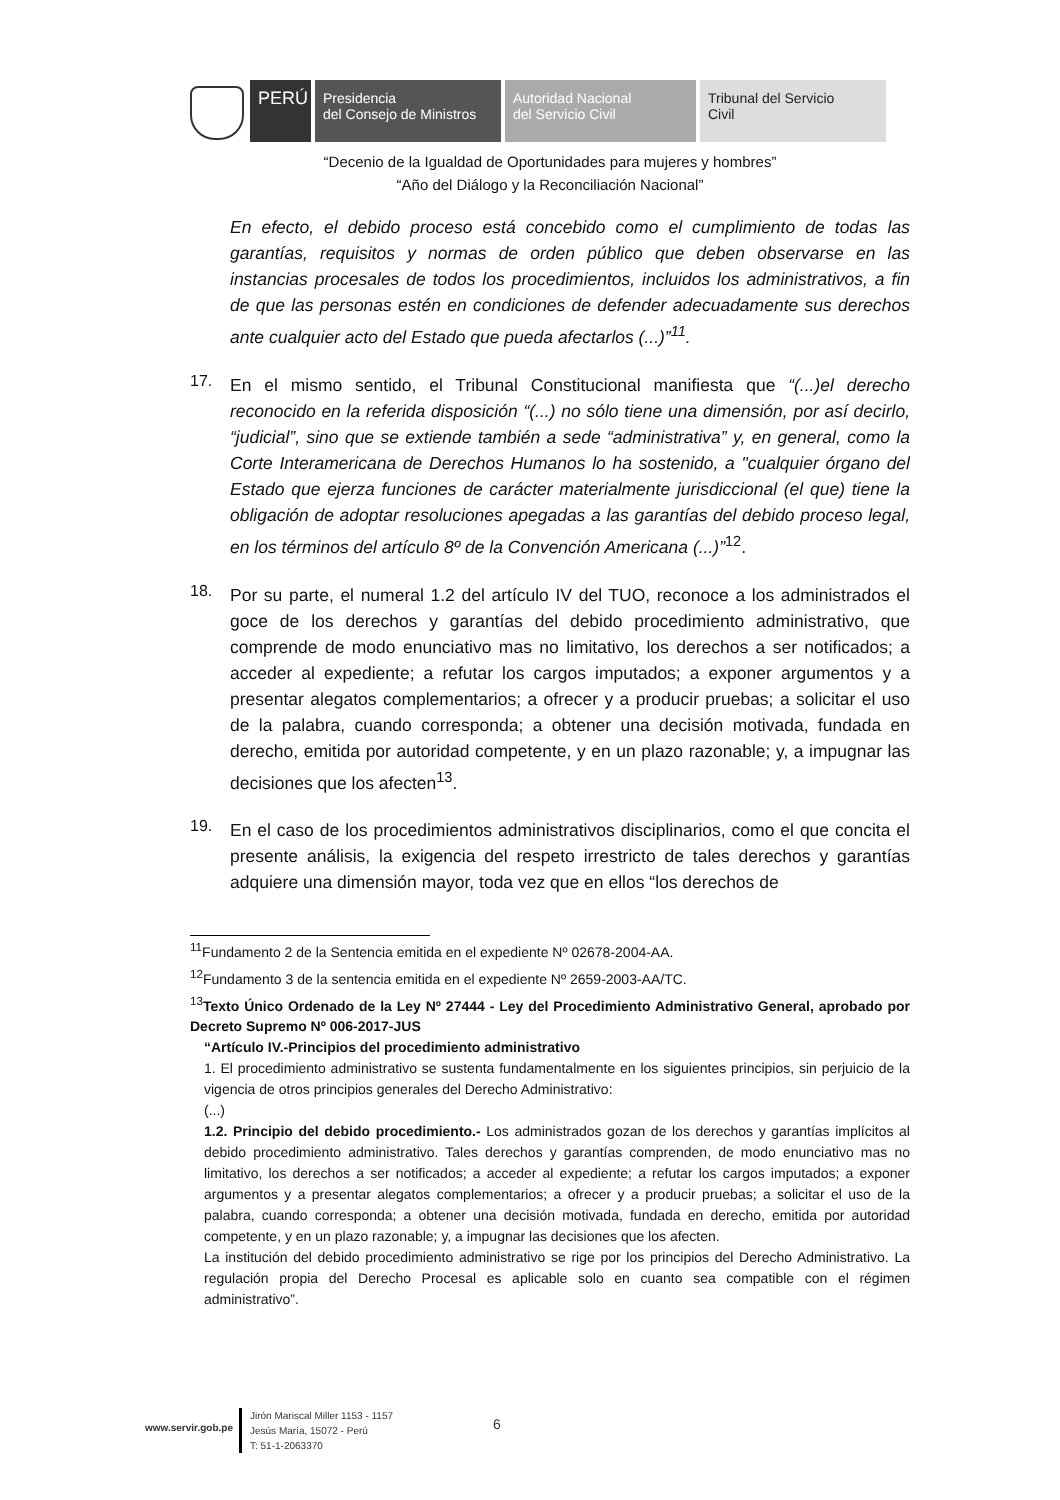PERÚ
Presidencia
del Consejo de Ministros
Autoridad Nacional
del Servicio Civil
Tribunal del Servicio
Civil
“Decenio de la Igualdad de Oportunidades para mujeres y hombres”
“Año del Diálogo y la Reconciliación Nacional”
En efecto, el debido proceso está concebido como el cumplimiento de todas las garantías, requisitos y normas de orden público que deben observarse en las instancias procesales de todos los procedimientos, incluidos los administrativos, a fin de que las personas estén en condiciones de defender adecuadamente sus derechos ante cualquier acto del Estado que pueda afectarlos (...)”<sup>11</sup>.
17.
En el mismo sentido, el Tribunal Constitucional manifiesta que “(...)el derecho reconocido en la referida disposición “(...) no sólo tiene una dimensión, por así decirlo, “judicial”, sino que se extiende también a sede “administrativa” y, en general, como la Corte Interamericana de Derechos Humanos lo ha sostenido, a "cualquier órgano del Estado que ejerza funciones de carácter materialmente jurisdiccional (el que) tiene la obligación de adoptar resoluciones apegadas a las garantías del debido proceso legal, en los términos del artículo 8º de la Convención Americana (...)”<sup>12</sup>.
18.
Por su parte, el numeral 1.2 del artículo IV del TUO, reconoce a los administrados el goce de los derechos y garantías del debido procedimiento administrativo, que comprende de modo enunciativo mas no limitativo, los derechos a ser notificados; a acceder al expediente; a refutar los cargos imputados; a exponer argumentos y a presentar alegatos complementarios; a ofrecer y a producir pruebas; a solicitar el uso de la palabra, cuando corresponda; a obtener una decisión motivada, fundada en derecho, emitida por autoridad competente, y en un plazo razonable; y, a impugnar las decisiones que los afecten<sup>13</sup>.
19.
En el caso de los procedimientos administrativos disciplinarios, como el que concita el presente análisis, la exigencia del respeto irrestricto de tales derechos y garantías adquiere una dimensión mayor, toda vez que en ellos “los derechos de
<sup>11</sup> Fundamento 2 de la Sentencia emitida en el expediente Nº 02678-2004-AA.
<sup>12</sup> Fundamento 3 de la sentencia emitida en el expediente Nº 2659-2003-AA/TC.
<sup>13</sup> Texto Único Ordenado de la Ley Nº 27444 - Ley del Procedimiento Administrativo General, aprobado por Decreto Supremo Nº 006-2017-JUS
“Artículo IV.-Principios del procedimiento administrativo
1. El procedimiento administrativo se sustenta fundamentalmente en los siguientes principios, sin perjuicio de la vigencia de otros principios generales del Derecho Administrativo:
(...)
1.2. Principio del debido procedimiento.- Los administrados gozan de los derechos y garantías implícitos al debido procedimiento administrativo. Tales derechos y garantías comprenden, de modo enunciativo mas no limitativo, los derechos a ser notificados; a acceder al expediente; a refutar los cargos imputados; a exponer argumentos y a presentar alegatos complementarios; a ofrecer y a producir pruebas; a solicitar el uso de la palabra, cuando corresponda; a obtener una decisión motivada, fundada en derecho, emitida por autoridad competente, y en un plazo razonable; y, a impugnar las decisiones que los afecten.
La institución del debido procedimiento administrativo se rige por los principios del Derecho Administrativo. La regulación propia del Derecho Procesal es aplicable solo en cuanto sea compatible con el régimen administrativo”.
www.servir.gob.pe
Jirón Mariscal Miller 1153 - 1157
Jesús María, 15072 - Perú
T: 51-1-2063370
6